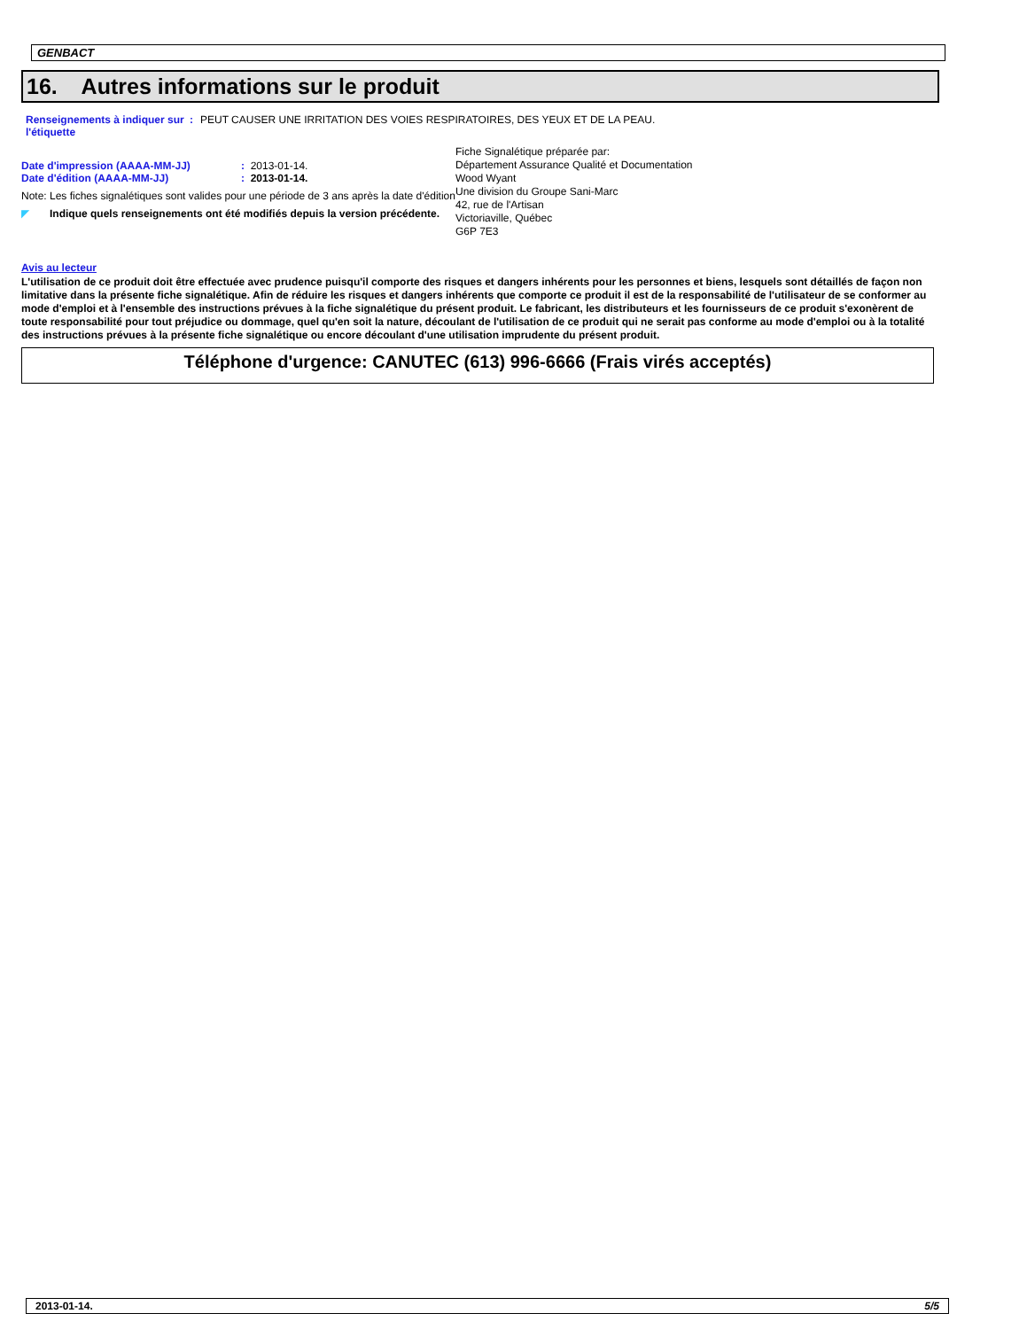GENBACT
16. Autres informations sur le produit
Renseignements à indiquer sur l'étiquette
: PEUT CAUSER UNE IRRITATION DES VOIES RESPIRATOIRES, DES YEUX ET DE LA PEAU.
Date d'impression (AAAA-MM-JJ) : 2013-01-14.
Date d'édition (AAAA-MM-JJ) : 2013-01-14.
Note: Les fiches signalétiques sont valides pour une période de 3 ans après la date d'édition
◤ Indique quels renseignements ont été modifiés depuis la version précédente.
Fiche Signalétique préparée par:
Département Assurance Qualité et Documentation
Wood Wyant
Une division du Groupe Sani-Marc
42, rue de l'Artisan
Victoriaville, Québec
G6P 7E3
Avis au lecteur
L'utilisation de ce produit doit être effectuée avec prudence puisqu'il comporte des risques et dangers inhérents pour les personnes et biens, lesquels sont détaillés de façon non limitative dans la présente fiche signalétique. Afin de réduire les risques et dangers inhérents que comporte ce produit il est de la responsabilité de l'utilisateur de se conformer au mode d'emploi et à l'ensemble des instructions prévues à la fiche signalétique du présent produit. Le fabricant, les distributeurs et les fournisseurs de ce produit s'exonèrent de toute responsabilité pour tout préjudice ou dommage, quel qu'en soit la nature, découlant de l'utilisation de ce produit qui ne serait pas conforme au mode d'emploi ou à la totalité des instructions prévues à la présente fiche signalétique ou encore découlant d'une utilisation imprudente du présent produit.
Téléphone d'urgence: CANUTEC (613) 996-6666 (Frais virés acceptés)
2013-01-14. 5/5